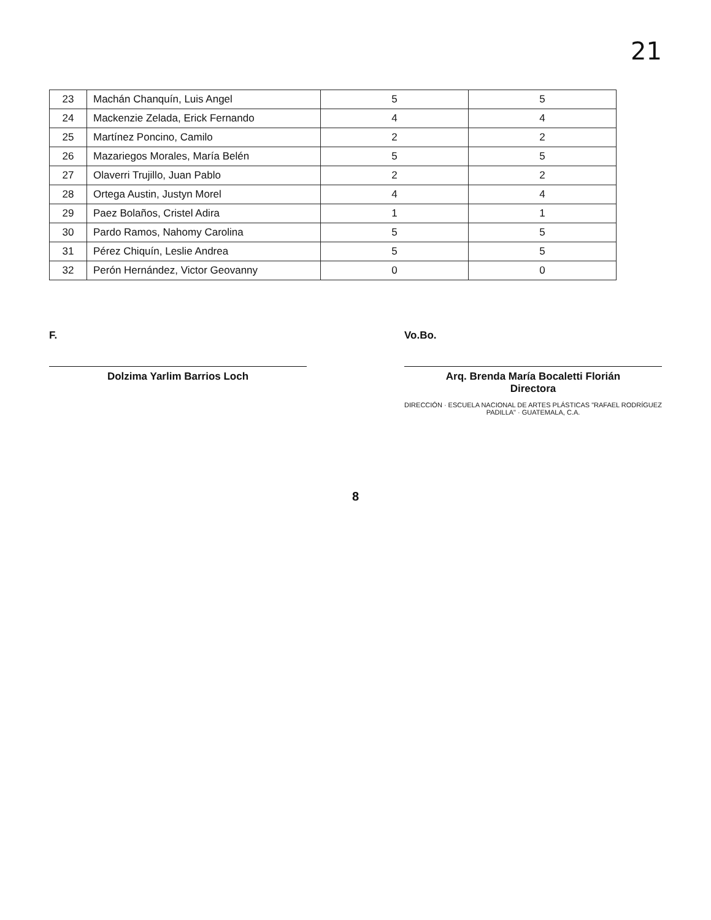21
| 23 | Machán Chanquín, Luis Angel | 5 | 5 |
| 24 | Mackenzie Zelada, Erick Fernando | 4 | 4 |
| 25 | Martínez Poncino, Camilo | 2 | 2 |
| 26 | Mazariegos Morales, María Belén | 5 | 5 |
| 27 | Olaverri Trujillo, Juan Pablo | 2 | 2 |
| 28 | Ortega Austin, Justyn Morel | 4 | 4 |
| 29 | Paez Bolaños, Cristel Adira | 1 | 1 |
| 30 | Pardo Ramos, Nahomy Carolina | 5 | 5 |
| 31 | Pérez Chiquín, Leslie Andrea | 5 | 5 |
| 32 | Perón Hernández, Victor Geovanny | 0 | 0 |
F.
Dolzima Yarlim Barrios Loch
Vo.Bo.
Arq. Brenda María Bocaletti Florián
Directora
DIRECCIÓN · ESCUELA NACIONAL DE ARTES PLÁSTICAS "RAFAEL RODRÍGUEZ PADILLA" · GUATEMALA, C.A.
8